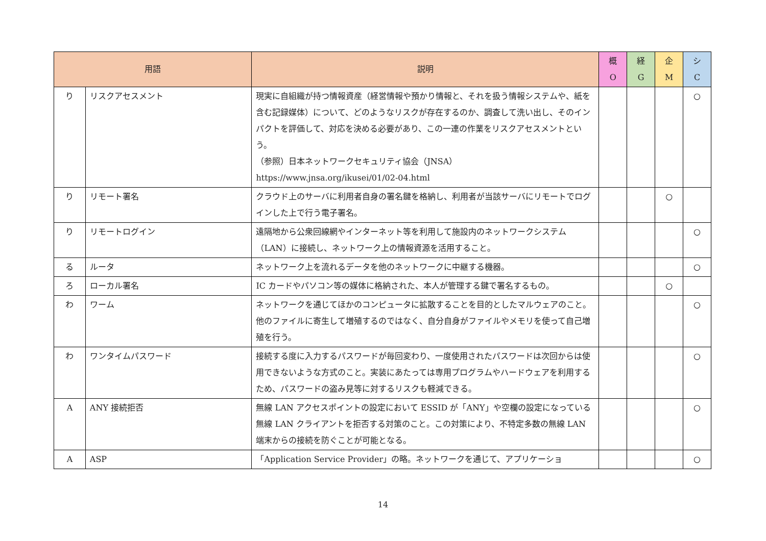| 用語 | | 説明 | 概 O | 経 G | 企 M | シ C |
| --- | --- | --- | --- | --- | --- | --- |
| り | リスクアセスメント | 現実に自組織が持つ情報資産（経営情報や預かり情報と、それを扱う情報システムや、紙を含む記録媒体）について、どのようなリスクが存在するのか、調査して洗い出し、そのインパクトを評価して、対応を決める必要があり、この一連の作業をリスクアセスメントという。 （参照）日本ネットワークセキュリティ協会（JNSA） https://www.jnsa.org/ikusei/01/02-04.html | | | | ○ |
| り | リモート署名 | クラウド上のサーバに利用者自身の署名鍵を格納し、利用者が当該サーバにリモートでログインした上で行う電子署名。 | | | ○ | |
| り | リモートログイン | 遠隔地から公衆回線網やインターネット等を利用して施設内のネットワークシステム（LAN）に接続し、ネットワーク上の情報資源を活用すること。 | | | | ○ |
| る | ルータ | ネットワーク上を流れるデータを他のネットワークに中継する機器。 | | | | ○ |
| ろ | ローカル署名 | IC カードやパソコン等の媒体に格納された、本人が管理する鍵で署名するもの。 | | | ○ | |
| わ | ワーム | ネットワークを通じてほかのコンピュータに拡散することを目的としたマルウェアのこと。他のファイルに寄生して増殖するのではなく、自分自身がファイルやメモリを使って自己増殖を行う。 | | | | ○ |
| わ | ワンタイムパスワード | 接続する度に入力するパスワードが毎回変わり、一度使用されたパスワードは次回からは使用できないような方式のこと。実装にあたっては専用プログラムやハードウェアを利用するため、パスワードの盗み見等に対するリスクも軽減できる。 | | | | ○ |
| A | ANY 接続拒否 | 無線 LAN アクセスポイントの設定において ESSID が「ANY」や空欄の設定になっている無線 LAN クライアントを拒否する対策のこと。この対策により、不特定多数の無線 LAN 端末からの接続を防ぐことが可能となる。 | | | | ○ |
| A | ASP | 「Application Service Provider」の略。ネットワークを通じて、アプリケーショ | | | | ○ |
14